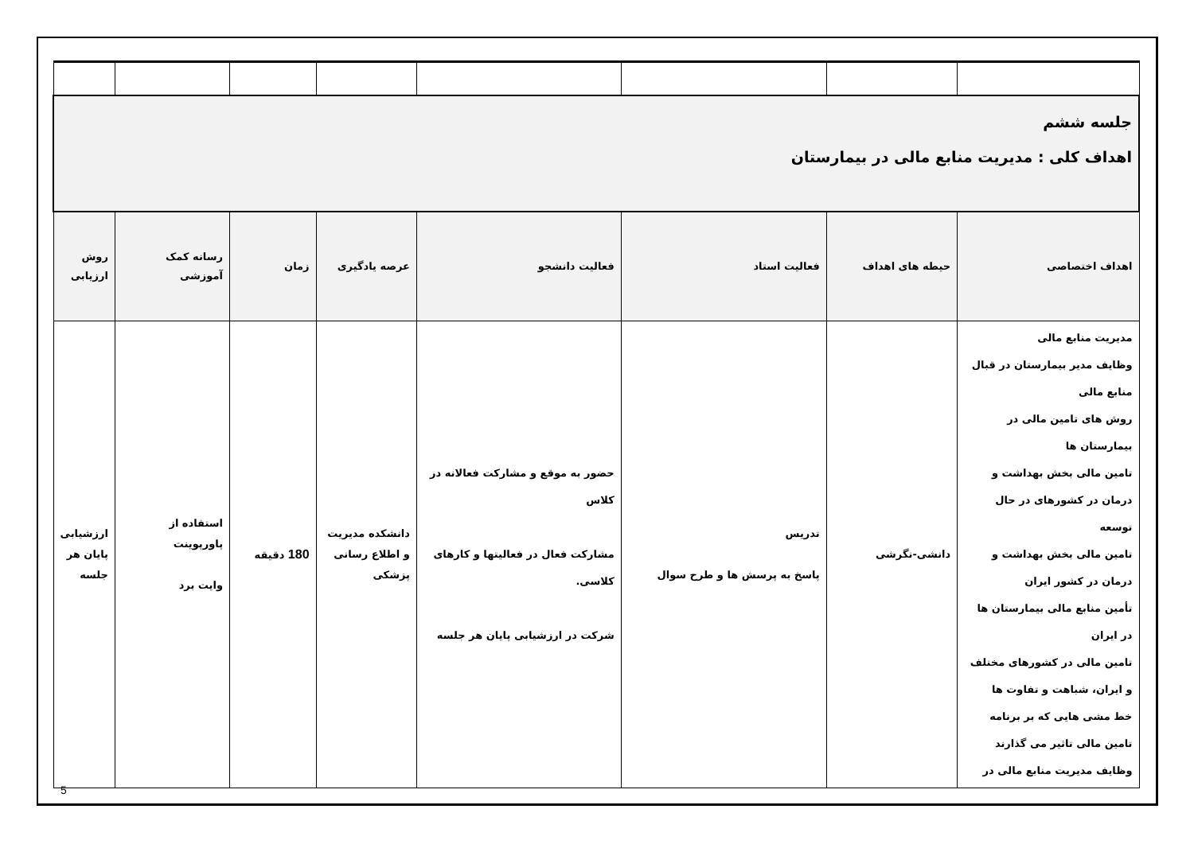| جلسه ششم اهداف کلی : مدیریت منابع مالی در بیمارستان | | | | | | | |
| اهداف اختصاصی | حیطه های اهداف | فعالیت استاد | فعالیت دانشجو | عرصه یادگیری | زمان | رسانه کمک آموزشی | روش ارزیابی |
| مدیریت منابع مالی وظایف مدیر بیمارستان در قبال منابع مالی روش های تامین مالی در بیمارستان ها تامین مالی بخش بهداشت و درمان در کشورهای در حال توسعه تامین مالی بخش بهداشت و درمان در کشور ایران تأمین منابع مالی بیمارستان ها در ایران تامین مالی در کشورهای مختلف و ایران، شباهت و تفاوت ها خط مشی هایی که بر برنامه تامین مالی تاثیر می گذارند وظایف مدیریت منابع مالی در | دانشی-نگرشی | تدریس پاسخ به پرسش ها و طرح سوال | حضور به موقع و مشارکت فعالانه در کلاس مشارکت فعال در فعالیتها و کارهای کلاسی. شرکت در ارزشیابی پایان هر جلسه | دانشکده مدیریت و اطلاع رسانی پزشکی | 180 دقیقه | استفاده از پاورپوینت وایت برد | ارزشیابی پایان هر جلسه |
5